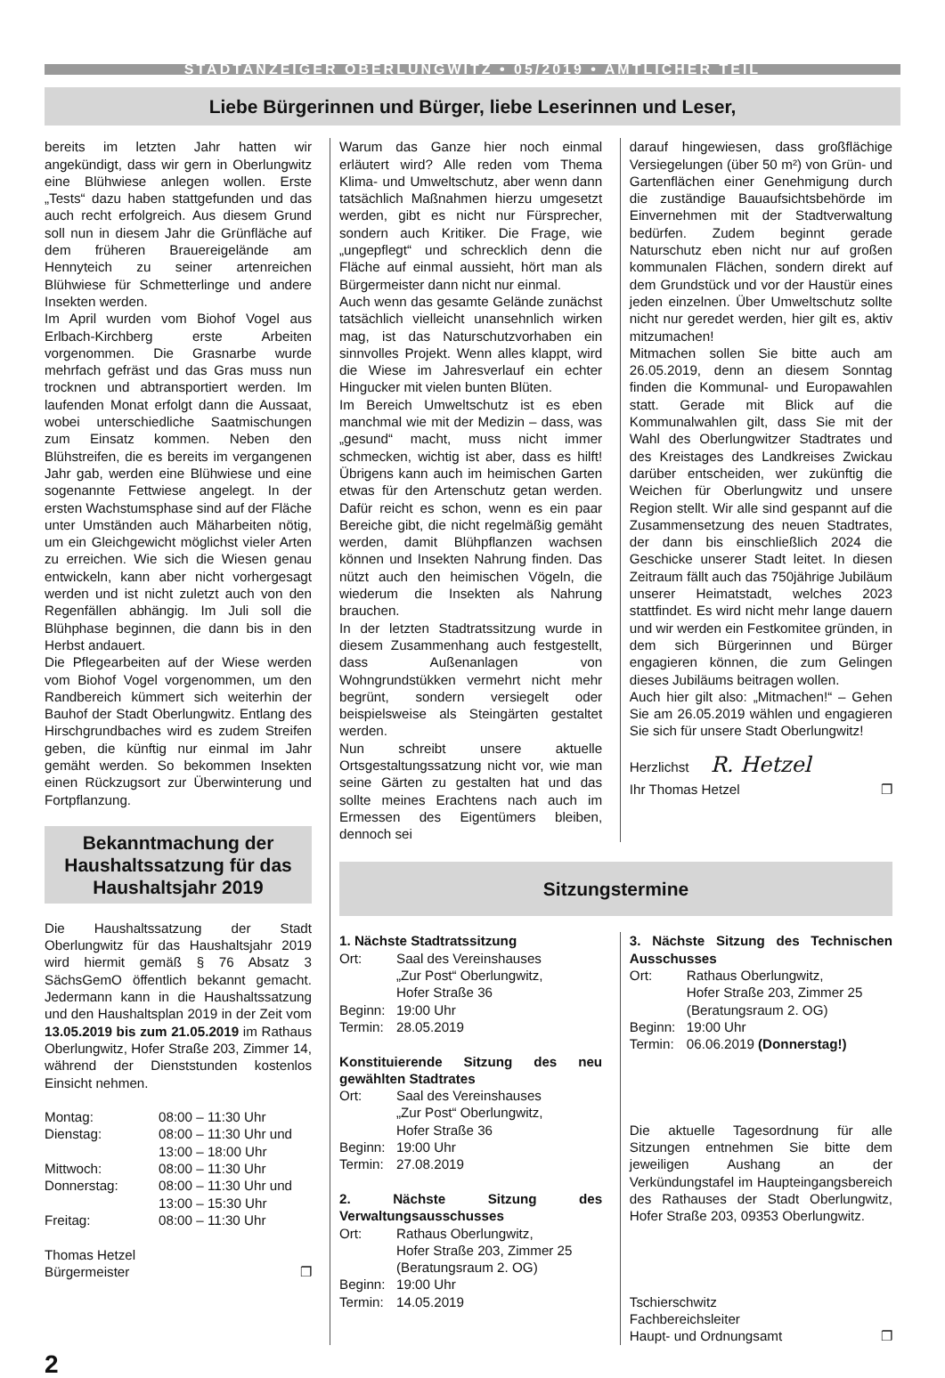STADTANZEIGER OBERLUNGWITZ • 05/2019 • AMTLICHER TEIL
Liebe Bürgerinnen und Bürger, liebe Leserinnen und Leser,
bereits im letzten Jahr hatten wir angekündigt, dass wir gern in Oberlungwitz eine Blühwiese anlegen wollen. Erste „Tests“ dazu haben stattgefunden und das auch recht erfolgreich. Aus diesem Grund soll nun in diesem Jahr die Grünfläche auf dem früheren Brauereigelände am Hennyteich zu seiner artenreichen Blühwiese für Schmetterlinge und andere Insekten werden.
Im April wurden vom Biohof Vogel aus Erlbach-Kirchberg erste Arbeiten vorgenommen. Die Grasnarbe wurde mehrfach gefräst und das Gras muss nun trocknen und abtransportiert werden. Im laufenden Monat erfolgt dann die Aussaat, wobei unterschiedliche Saatmischungen zum Einsatz kommen. Neben den Blühstreifen, die es bereits im vergangenen Jahr gab, werden eine Blühwiese und eine sogenannte Fettwiese angelegt. In der ersten Wachstumsphase sind auf der Fläche unter Umständen auch Mäharbeiten nötig, um ein Gleichgewicht möglichst vieler Arten zu erreichen. Wie sich die Wiesen genau entwickeln, kann aber nicht vorhergesagt werden und ist nicht zuletzt auch von den Regenfällen abhängig. Im Juli soll die Blühphase beginnen, die dann bis in den Herbst andauert.
Die Pflegearbeiten auf der Wiese werden vom Biohof Vogel vorgenommen, um den Randbereich kümmert sich weiterhin der Bauhof der Stadt Oberlungwitz. Entlang des Hirschgrundbaches wird es zudem Streifen geben, die künftig nur einmal im Jahr gemäht werden. So bekommen Insekten einen Rückzugsort zur Überwinterung und Fortpflanzung.
Bekanntmachung der Haushaltssatzung für das Haushaltsjahr 2019
Die Haushaltssatzung der Stadt Oberlungwitz für das Haushaltsjahr 2019 wird hiermit gemäß § 76 Absatz 3 SächsGemO öffentlich bekannt gemacht. Jedermann kann in die Haushaltssatzung und den Haushaltsplan 2019 in der Zeit vom 13.05.2019 bis zum 21.05.2019 im Rathaus Oberlungwitz, Hofer Straße 203, Zimmer 14, während der Dienststunden kostenlos Einsicht nehmen.
| Montag: | 08:00 – 11:30 Uhr |
| Dienstag: | 08:00 – 11:30 Uhr und 13:00 – 18:00 Uhr |
| Mittwoch: | 08:00 – 11:30 Uhr |
| Donnerstag: | 08:00 – 11:30 Uhr und 13:00 – 15:30 Uhr |
| Freitag: | 08:00 – 11:30 Uhr |
Thomas Hetzel
Bürgermeister ❐
Warum das Ganze hier noch einmal erläutert wird? Alle reden vom Thema Klima- und Umweltschutz, aber wenn dann tatsächlich Maßnahmen hierzu umgesetzt werden, gibt es nicht nur Fürsprecher, sondern auch Kritiker. Die Frage, wie „ungepflegt“ und schrecklich denn die Fläche auf einmal aussieht, hört man als Bürgermeister dann nicht nur einmal.
Auch wenn das gesamte Gelände zunächst tatsächlich vielleicht unansehnlich wirken mag, ist das Naturschutzvorhaben ein sinnvolles Projekt. Wenn alles klappt, wird die Wiese im Jahresverlauf ein echter Hingucker mit vielen bunten Blüten.
Im Bereich Umweltschutz ist es eben manchmal wie mit der Medizin – dass, was „gesund“ macht, muss nicht immer schmecken, wichtig ist aber, dass es hilft! Übrigens kann auch im heimischen Garten etwas für den Artenschutz getan werden. Dafür reicht es schon, wenn es ein paar Bereiche gibt, die nicht regelmäßig gemäht werden, damit Blühpflanzen wachsen können und Insekten Nahrung finden. Das nützt auch den heimischen Vögeln, die wiederum die Insekten als Nahrung brauchen.
In der letzten Stadtratssitzung wurde in diesem Zusammenhang auch festgestellt, dass Außenanlagen von Wohngrundstükken vermehrt nicht mehr begrünt, sondern versiegelt oder beispielsweise als Steingärten gestaltet werden.
Nun schreibt unsere aktuelle Ortsgestaltungssatzung nicht vor, wie man seine Gärten zu gestalten hat und das sollte meines Erachtens nach auch im Ermessen des Eigentümers bleiben, dennoch sei
darauf hingewiesen, dass großflächige Versiegelungen (über 50 m²) von Grün- und Gartenflächen einer Genehmigung durch die zuständige Bauaufsichtsbehörde im Einvernehmen mit der Stadtverwaltung bedürfen. Zudem beginnt gerade Naturschutz eben nicht nur auf großen kommunalen Flächen, sondern direkt auf dem Grundstück und vor der Haustür eines jeden einzelnen. Über Umweltschutz sollte nicht nur geredet werden, hier gilt es, aktiv mitzumachen!
Mitmachen sollen Sie bitte auch am 26.05.2019, denn an diesem Sonntag finden die Kommunal- und Europawahlen statt. Gerade mit Blick auf die Kommunalwahlen gilt, dass Sie mit der Wahl des Oberlungwitzer Stadtrates und des Kreistages des Landkreises Zwickau darüber entscheiden, wer zukünftig die Weichen für Oberlungwitz und unsere Region stellt. Wir alle sind gespannt auf die Zusammensetzung des neuen Stadtrates, der dann bis einschließlich 2024 die Geschicke unserer Stadt leitet. In diesen Zeitraum fällt auch das 750jährige Jubiläum unserer Heimatstadt, welches 2023 stattfindet. Es wird nicht mehr lange dauern und wir werden ein Festkomitee gründen, in dem sich Bürgerinnen und Bürger engagieren können, die zum Gelingen dieses Jubiläums beitragen wollen.
Auch hier gilt also: „Mitmachen!“ – Gehen Sie am 26.05.2019 wählen und engagieren Sie sich für unsere Stadt Oberlungwitz!
Herzlichst R. Hetzel
Ihr Thomas Hetzel ❐
Sitzungstermine
1. Nächste Stadtratssitzung
| Ort: | Saal des Vereinshauses „Zur Post“ Oberlungwitz, Hofer Straße 36 |
| Beginn: | 19:00 Uhr |
| Termin: | 28.05.2019 |
Konstituierende Sitzung des neu gewählten Stadtrates
| Ort: | Saal des Vereinshauses „Zur Post“ Oberlungwitz, Hofer Straße 36 |
| Beginn: | 19:00 Uhr |
| Termin: | 27.08.2019 |
2. Nächste Sitzung des Verwaltungsausschusses
| Ort: | Rathaus Oberlungwitz, Hofer Straße 203, Zimmer 25 (Beratungsraum 2. OG) |
| Beginn: | 19:00 Uhr |
| Termin: | 14.05.2019 |
3. Nächste Sitzung des Technischen Ausschusses
| Ort: | Rathaus Oberlungwitz, Hofer Straße 203, Zimmer 25 (Beratungsraum 2. OG) |
| Beginn: | 19:00 Uhr |
| Termin: | 06.06.2019 (Donnerstag!) |
Die aktuelle Tagesordnung für alle Sitzungen entnehmen Sie bitte dem jeweiligen Aushang an der Verkündungstafel im Haupteingangsbereich des Rathauses der Stadt Oberlungwitz, Hofer Straße 203, 09353 Oberlungwitz.
Tschierschwitz
Fachbereichsleiter
Haupt- und Ordnungsamt ❐
2